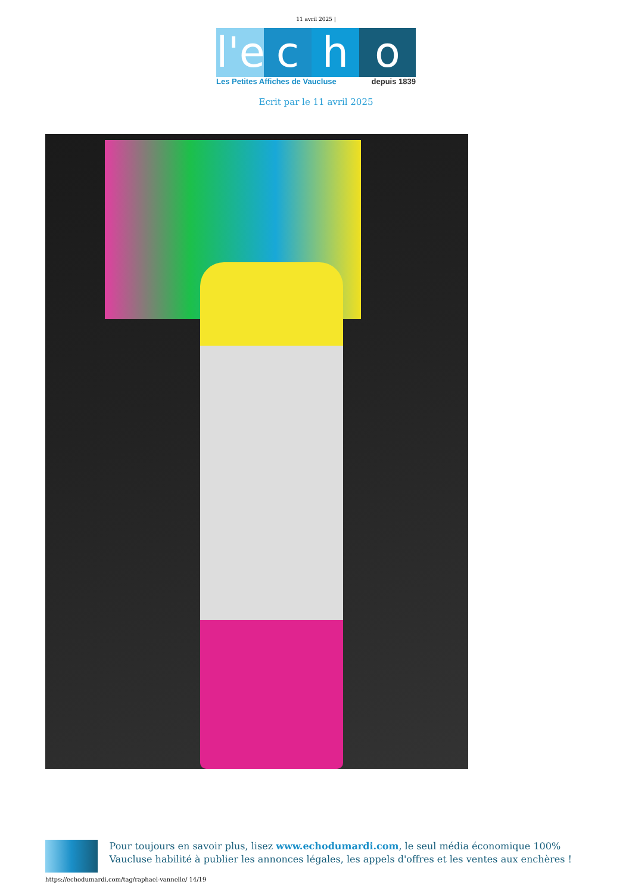11 avril 2025 |
l'e
c h o
Les Petites Affiches de Vaucluse depuis 1839
Ecrit par le 11 avril 2025
Pour toujours en savoir plus, lisez www.echodumardi.com, le seul média économique 100% Vaucluse habilité à publier les annonces légales, les appels d'offres et les ventes aux enchères !
https://echodumardi.com/tag/raphael-vannelle/ 14/19